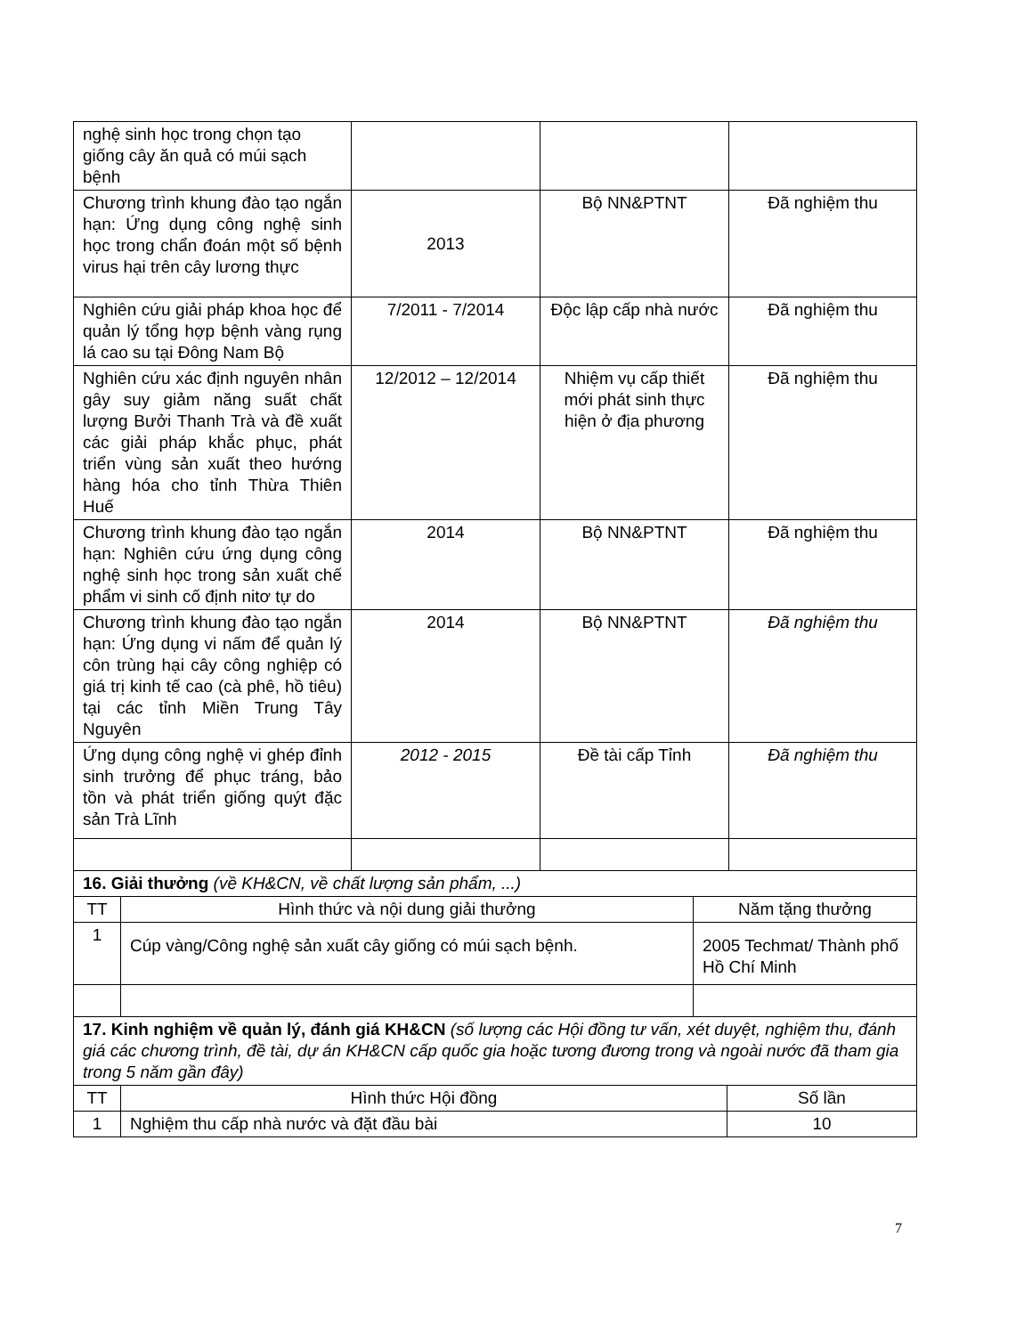| nghệ sinh học trong chọn tạo giống cây ăn quả có múi sạch bệnh | | | |
| Chương trình khung đào tạo ngắn hạn: Ứng dụng công nghệ sinh học trong chẩn đoán một số bệnh virus hại trên cây lương thực | 2013 | Bộ NN&PTNT | Đã nghiệm thu |
| Nghiên cứu giải pháp khoa học để quản lý tổng hợp bệnh vàng rụng lá cao su tại Đông Nam Bộ | 7/2011 - 7/2014 | Độc lập cấp nhà nước | Đã nghiệm thu |
| Nghiên cứu xác định nguyên nhân gây suy giảm năng suất chất lượng Bưởi Thanh Trà và đề xuất các giải pháp khắc phục, phát triển vùng sản xuất theo hướng hàng hóa cho tỉnh Thừa Thiên Huế | 12/2012 – 12/2014 | Nhiệm vụ cấp thiết mới phát sinh thực hiện ở địa phương | Đã nghiệm thu |
| Chương trình khung đào tạo ngắn hạn: Nghiên cứu ứng dụng công nghệ sinh học trong sản xuất chế phẩm vi sinh cố định nitơ tự do | 2014 | Bộ NN&PTNT | Đã nghiệm thu |
| Chương trình khung đào tạo ngắn hạn: Ứng dụng vi nấm để quản lý côn trùng hại cây công nghiệp có giá trị kinh tế cao (cà phê, hồ tiêu) tại các tỉnh Miền Trung Tây Nguyên | 2014 | Bộ NN&PTNT | Đã nghiệm thu |
| Ứng dụng công nghệ vi ghép đỉnh sinh trưởng để phục tráng, bảo tồn và phát triển giống quýt đặc sản Trà Lĩnh | 2012 - 2015 | Đề tài cấp Tỉnh | Đã nghiệm thu |
| 16. Giải thưởng (về KH&CN, về chất lượng sản phẩm, ...) | | |
| TT | Hình thức và nội dung giải thưởng | Năm tặng thưởng |
| 1 | Cúp vàng/Công nghệ sản xuất cây giống có múi sạch bệnh. | 2005 Techmat/ Thành phố Hồ Chí Minh |
| 17. Kinh nghiệm về quản lý, đánh giá KH&CN (số lượng các Hội đồng tư vấn, xét duyệt, nghiệm thu, đánh giá các chương trình, đề tài, dự án KH&CN cấp quốc gia hoặc tương đương trong và ngoài nước đã tham gia trong 5 năm gần đây) | | |
| TT | Hình thức Hội đồng | Số lần |
| 1 | Nghiệm thu cấp nhà nước và đặt đầu bài | 10 |
7